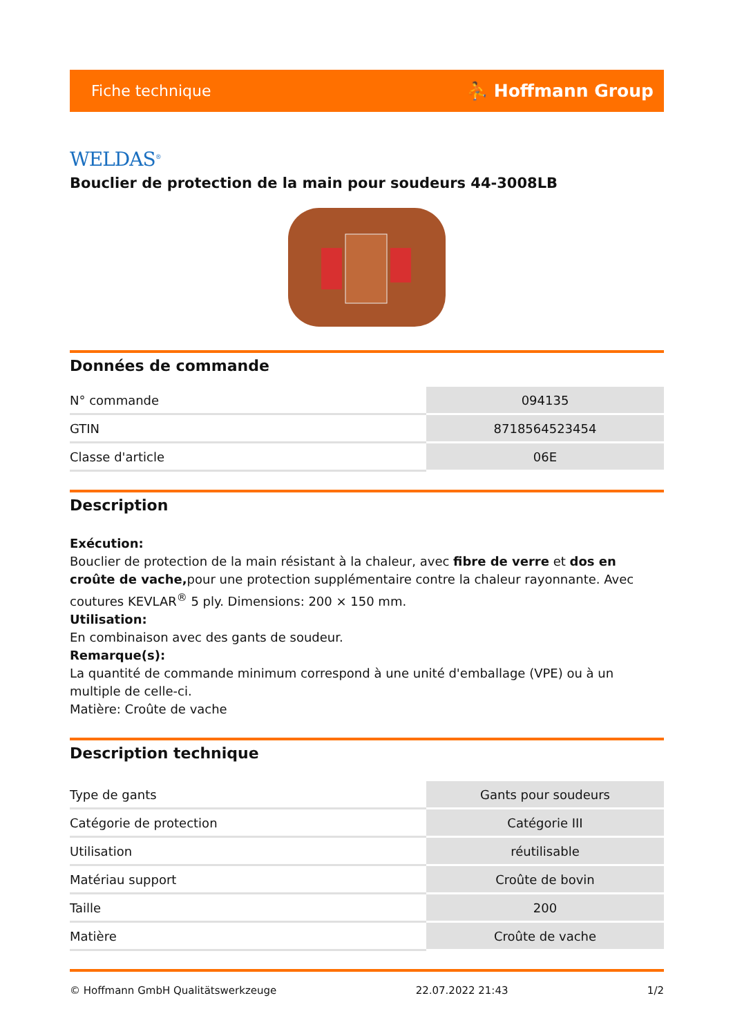Fiche technique ⛹ Hoffmann Group
WELDAS<sup>®</sup>
Bouclier de protection de la main pour soudeurs 44-3008LB
Données de commande
| N° commande | 094135 |
| GTIN | 8718564523454 |
| Classe d'article | 06E |
Description
Exécution:
Bouclier de protection de la main résistant à la chaleur, avec fibre de verre et dos en croûte de vache, pour une protection supplémentaire contre la chaleur rayonnante. Avec coutures KEVLAR<sup>®</sup> 5 ply. Dimensions: 200 × 150 mm.
Utilisation:
En combinaison avec des gants de soudeur.
Remarque(s):
La quantité de commande minimum correspond à une unité d'emballage (VPE) ou à un multiple de celle-ci.
Matière: Croûte de vache
Description technique
| Type de gants | Gants pour soudeurs |
| Catégorie de protection | Catégorie III |
| Utilisation | réutilisable |
| Matériau support | Croûte de bovin |
| Taille | 200 |
| Matière | Croûte de vache |
© Hoffmann GmbH Qualitätswerkzeuge 22.07.2022 21:43 1/2